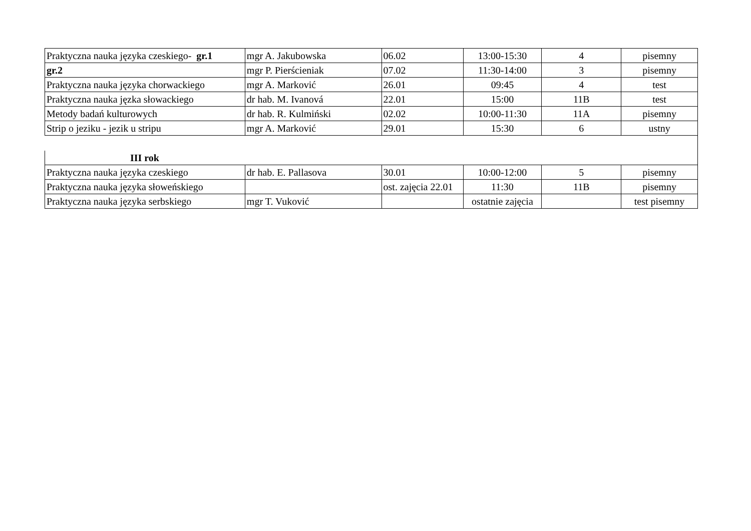| Praktyczna nauka języka czeskiego- gr.1 | mgr A. Jakubowska | 06.02 | 13:00-15:30 | 4 | pisemny |
| gr.2 | mgr P. Pierścieniak | 07.02 | 11:30-14:00 | 3 | pisemny |
| Praktyczna nauka języka chorwackiego | mgr A. Marković | 26.01 | 09:45 | 4 | test |
| Praktyczna nauka jęzka słowackiego | dr hab. M. Ivanová | 22.01 | 15:00 | 11B | test |
| Metody badań kulturowych | dr hab. R. Kulmiński | 02.02 | 10:00-11:30 | 11A | pisemny |
| Strip o jeziku - jezik u stripu | mgr A. Marković | 29.01 | 15:30 | 6 | ustny |
| III rok | | | | | |
| Praktyczna nauka języka czeskiego | dr hab. E. Pallasova | 30.01 | 10:00-12:00 | 5 | pisemny |
| Praktyczna nauka języka słoweńskiego | | ost. zajęcia 22.01 | 11:30 | 11B | pisemny |
| Praktyczna nauka języka serbskiego | mgr T. Vuković | | ostatnie zajęcia | | test pisemny |